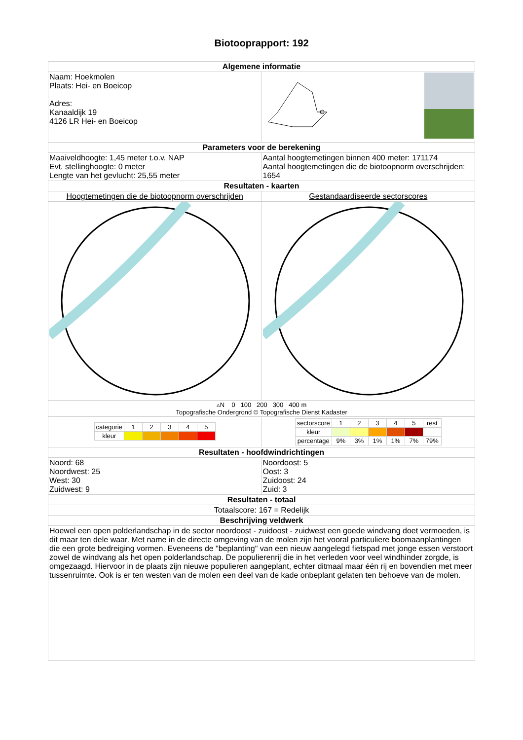Biotooprapport: 192
| Algemene informatie | |
| Naam: Hoekmolen Plaats: Hei- en Boeicop Adres: Kanaaldijk 19 4126 LR Hei- en Boeicop | |
| Parameters voor de berekening | |
| Maaiveldhoogte: 1,45 meter t.o.v. NAP Evt. stellinghoogte: 0 meter Lengte van het gevlucht: 25,55 meter | Aantal hoogtemetingen binnen 400 meter: 171174 Aantal hoogtemetingen die de biotoopnorm overschrijden: 1654 |
| Resultaten - kaarten | |
| Hoogtemetingen die de biotoopnorm overschrijden | Gestandaardiseerde sectorscores |
| ▵N 0 100 200 300 400 m Topografische Ondergrond © Topografische Dienst Kadaster | |
| / categorie / 1 / 2 / 3 / 4 / 5 / / kleur / / / / / / | / sectorscore / 1 / 2 / 3 / 4 / 5 / rest / / kleur / / / / / / / / percentage / 9% / 3% / 1% / 1% / 7% / 79% / |
| Resultaten - hoofdwindrichtingen | |
| Noord: 68 Noordwest: 25 West: 30 Zuidwest: 9 | Noordoost: 5 Oost: 3 Zuidoost: 24 Zuid: 3 |
| Resultaten - totaal | |
| Totaalscore: 167 = Redelijk | |
| Beschrijving veldwerk | |
| Hoewel een open polderlandschap in de sector noordoost - zuidoost - zuidwest een goede windvang doet vermoeden, is dit maar ten dele waar. Met name in de directe omgeving van de molen zijn het vooral particuliere boomaanplantingen die een grote bedreiging vormen. Eveneens de "beplanting" van een nieuw aangelegd fietspad met jonge essen verstoort zowel de windvang als het open polderlandschap. De populierenrij die in het verleden voor veel windhinder zorgde, is omgezaagd. Hiervoor in de plaats zijn nieuwe populieren aangeplant, echter ditmaal maar één rij en bovendien met meer tussenruimte. Ook is er ten westen van de molen een deel van de kade onbeplant gelaten ten behoeve van de molen. | |